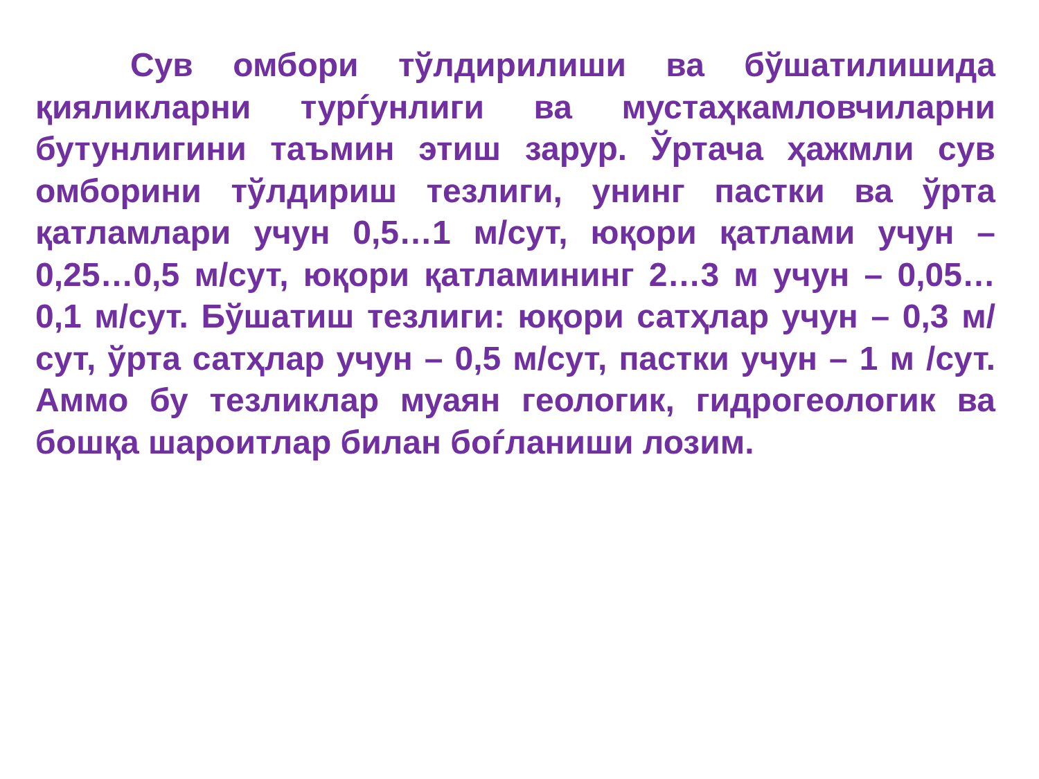Сув омбори тўлдирилиши ва бўшатилишида қияликларни турѓунлиги ва мустаҳкамловчиларни бутунлигини таъмин этиш зарур. Ўртача ҳажмли сув омборини тўлдириш тезлиги, унинг пастки ва ўрта қатламлари учун 0,5…1 м/сут, юқори қатлами учун – 0,25…0,5 м/сут, юқори қатламининг 2…3 м учун – 0,05…0,1 м/сут. Бўшатиш тезлиги: юқори сатҳлар учун – 0,3 м/сут, ўрта сатҳлар учун – 0,5 м/сут, пастки учун – 1 м /сут. Аммо бу тезликлар муаян геологик, гидрогеологик ва бошқа шароитлар билан боѓланиши лозим.